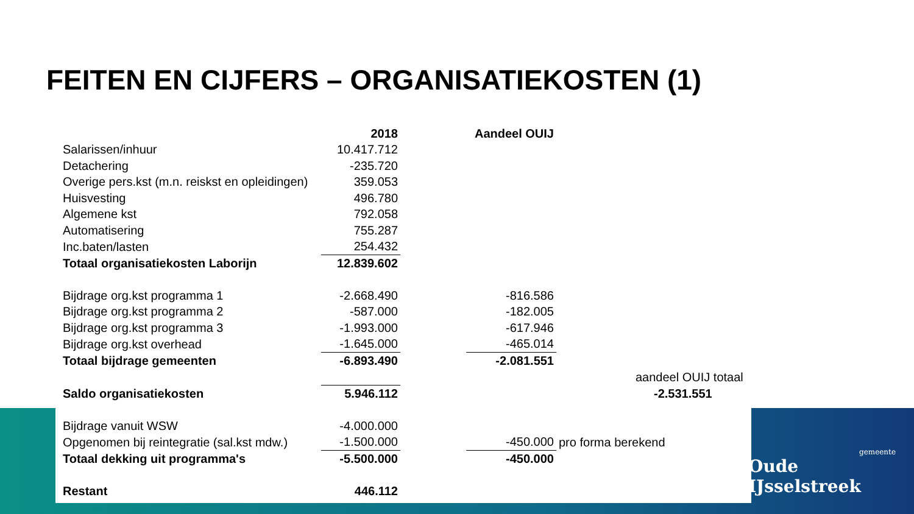FEITEN EN CIJFERS – ORGANISATIEKOSTEN (1)
| | 2018 | | Aandeel OUIJ | |
| Salarissen/inhuur | 10.417.712 | | | |
| Detachering | -235.720 | | | |
| Overige pers.kst (m.n. reiskst en opleidingen) | 359.053 | | | |
| Huisvesting | 496.780 | | | |
| Algemene kst | 792.058 | | | |
| Automatisering | 755.287 | | | |
| Inc.baten/lasten | 254.432 | | | |
| Totaal organisatiekosten Laborijn | 12.839.602 | | | |
| Bijdrage org.kst programma 1 | -2.668.490 | | -816.586 | |
| Bijdrage org.kst programma 2 | -587.000 | | -182.005 | |
| Bijdrage org.kst programma 3 | -1.993.000 | | -617.946 | |
| Bijdrage org.kst overhead | -1.645.000 | | -465.014 | |
| Totaal bijdrage gemeenten | -6.893.490 | | -2.081.551 | |
| | | | | aandeel OUIJ totaal |
| Saldo organisatiekosten | 5.946.112 | | | -2.531.551 |
| Bijdrage vanuit WSW | -4.000.000 | | | |
| Opgenomen bij reintegratie (sal.kst mdw.) | -1.500.000 | | -450.000 | pro forma berekend |
| Totaal dekking uit programma's | -5.500.000 | | -450.000 | |
| Restant | 446.112 | | | |
gemeente
Oude IJsselstreek